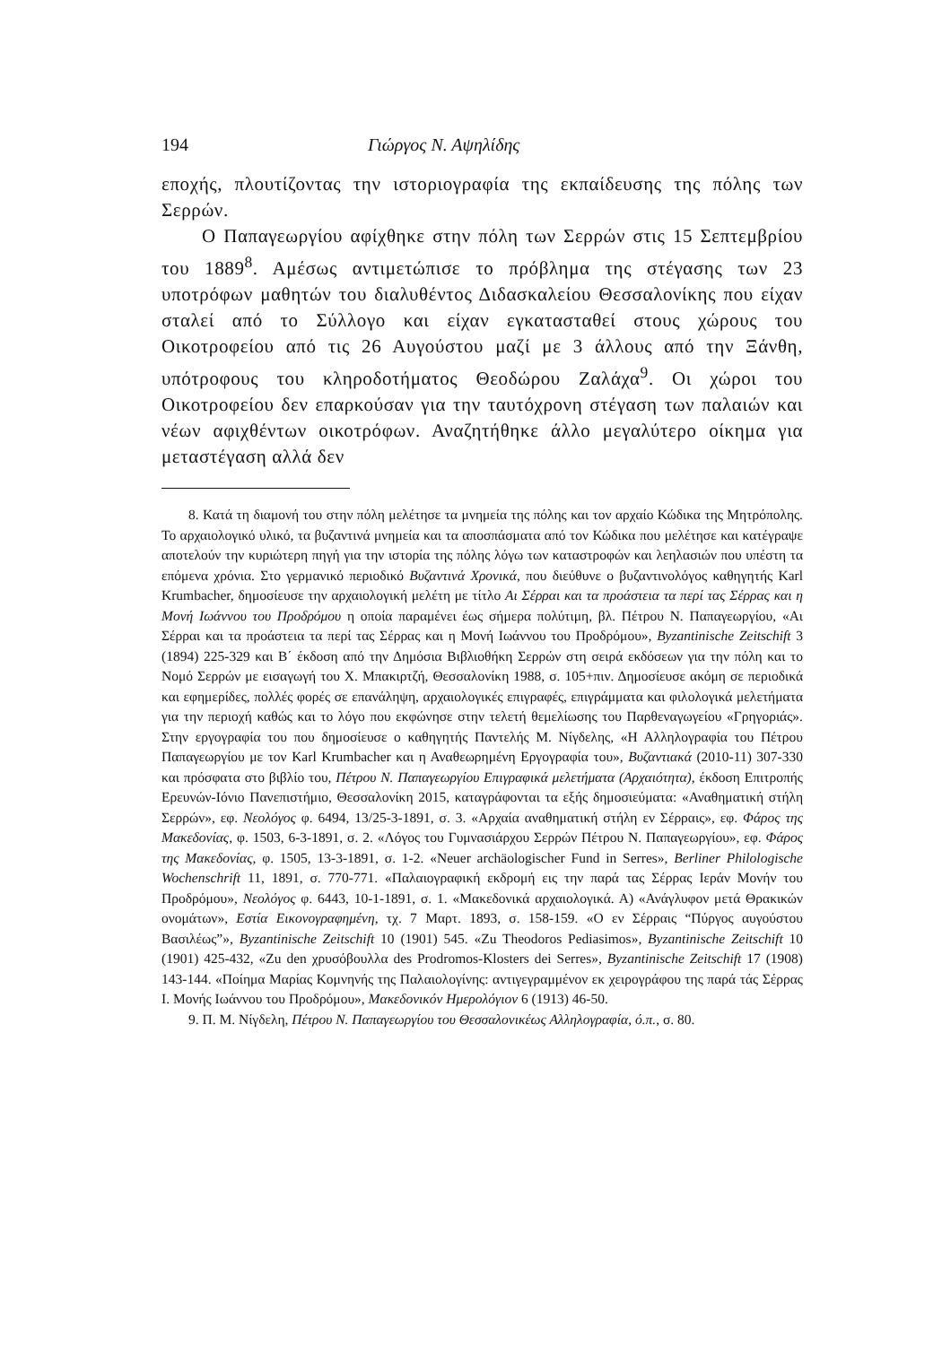194 Γιώργος Ν. Αψηλίδης
εποχής, πλουτίζοντας την ιστοριογραφία της εκπαίδευσης της πόλης των Σερρών.
Ο Παπαγεωργίου αφίχθηκε στην πόλη των Σερρών στις 15 Σεπτεμβρίου του 1889<sup>8</sup>. Αμέσως αντιμετώπισε το πρόβλημα της στέγασης των 23 υποτρόφων μαθητών του διαλυθέντος Διδασκαλείου Θεσσαλονίκης που είχαν σταλεί από το Σύλλογο και είχαν εγκατασταθεί στους χώρους του Οικοτροφείου από τις 26 Αυγούστου μαζί με 3 άλλους από την Ξάνθη, υπότροφους του κληροδοτήματος Θεοδώρου Ζαλάχα<sup>9</sup>. Οι χώροι του Οικοτροφείου δεν επαρκούσαν για την ταυτόχρονη στέγαση των παλαιών και νέων αφιχθέντων οικοτρόφων. Αναζητήθηκε άλλο μεγαλύτερο οίκημα για μεταστέγαση αλλά δεν
8. Κατά τη διαμονή του στην πόλη μελέτησε τα μνημεία της πόλης και τον αρχαίο Κώδικα της Μητρόπολης. Το αρχαιολογικό υλικό, τα βυζαντινά μνημεία και τα αποσπάσματα από τον Κώδικα που μελέτησε και κατέγραψε αποτελούν την κυριώτερη πηγή για την ιστορία της πόλης λόγω των καταστροφών και λεηλασιών που υπέστη τα επόμενα χρόνια. Στο γερμανικό περιοδικό Βυζαντινά Χρονικά, που διεύθυνε ο βυζαντινολόγος καθηγητής Karl Krumbacher, δημοσίευσε την αρχαιολογική μελέτη με τίτλο Αι Σέρραι και τα προάστεια τα περί τας Σέρρας και η Μονή Ιωάννου του Προδρόμου η οποία παραμένει έως σήμερα πολύτιμη, βλ. Πέτρου Ν. Παπαγεωργίου, «Αι Σέρραι και τα προάστεια τα περί τας Σέρρας και η Μονή Ιωάννου του Προδρόμου», Byzantinische Zeitschift 3 (1894) 225-329 και Β΄ έκδοση από την Δημόσια Βιβλιοθήκη Σερρών στη σειρά εκδόσεων για την πόλη και το Νομό Σερρών με εισαγωγή του Χ. Μπακιρτζή, Θεσσαλονίκη 1988, σ. 105+πιν. Δημοσίευσε ακόμη σε περιοδικά και εφημερίδες, πολλές φορές σε επανάληψη, αρχαιολογικές επιγραφές, επιγράμματα και φιλολογικά μελετήματα για την περιοχή καθώς και το λόγο που εκφώνησε στην τελετή θεμελίωσης του Παρθεναγωγείου «Γρηγοριάς». Στην εργογραφία του που δημοσίευσε ο καθηγητής Παντελής Μ. Νίγδελης, «Η Αλληλογραφία του Πέτρου Παπαγεωργίου με τον Karl Krumbacher και η Αναθεωρημένη Εργογραφία του», Βυζαντιακά (2010-11) 307-330 και πρόσφατα στο βιβλίο του, Πέτρου Ν. Παπαγεωργίου Επιγραφικά μελετήματα (Αρχαιότητα), έκδοση Επιτροπής Ερευνών-Ιόνιο Πανεπιστήμιο, Θεσσαλονίκη 2015, καταγράφονται τα εξής δημοσιεύματα: «Αναθηματική στήλη Σερρών», εφ. Νεολόγος φ. 6494, 13/25-3-1891, σ. 3. «Αρχαία αναθηματική στήλη εν Σέρραις», εφ. Φάρος της Μακεδονίας, φ. 1503, 6-3-1891, σ. 2. «Λόγος του Γυμνασιάρχου Σερρών Πέτρου Ν. Παπαγεωργίου», εφ. Φάρος της Μακεδονίας, φ. 1505, 13-3-1891, σ. 1-2. «Neuer archäologischer Fund in Serres», Berliner Philologische Wochenschrift 11, 1891, σ. 770-771. «Παλαιογραφική εκδρομή εις την παρά τας Σέρρας Ιεράν Μονήν του Προδρόμου», Νεολόγος φ. 6443, 10-1-1891, σ. 1. «Μακεδονικά αρχαιολογικά. Α) «Ανάγλυφον μετά Θρακικών ονομάτων», Εστία Εικονογραφημένη, τχ. 7 Μαρτ. 1893, σ. 158-159. «Ο εν Σέρραις “Πύργος αυγούστου Βασιλέως”», Byzantinische Zeitschift 10 (1901) 545. «Zu Theodoros Pediasimos», Byzantinische Zeitschift 10 (1901) 425-432, «Zu den χρυσόβουλλα des Prodromos-Klosters dei Serres», Byzantinische Zeitschift 17 (1908) 143-144. «Ποίημα Μαρίας Κομνηνής της Παλαιολογίνης: αντιγεγραμμένον εκ χειρογράφου της παρά τάς Σέρρας Ι. Μονής Ιωάννου του Προδρόμου», Μακεδονικόν Ημερολόγιον 6 (1913) 46-50.
9. Π. Μ. Νίγδελη, Πέτρου Ν. Παπαγεωργίου του Θεσσαλονικέως Αλληλογραφία, ό.π., σ. 80.